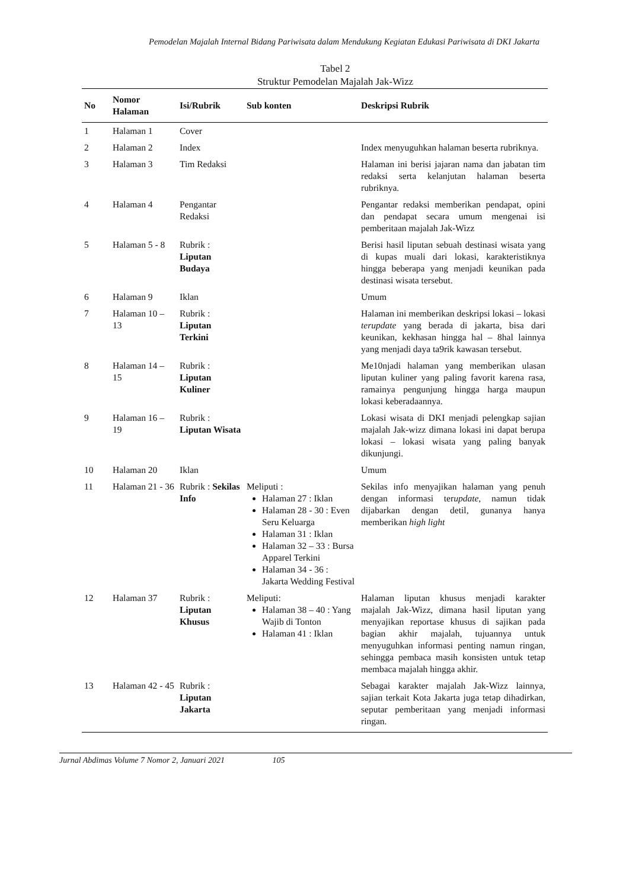Pemodelan Majalah Internal Bidang Pariwisata dalam Mendukung Kegiatan Edukasi Pariwisata di DKI Jakarta
Tabel 2
Struktur Pemodelan Majalah Jak-Wizz
| No | Nomor Halaman | Isi/Rubrik | Sub konten | Deskripsi Rubrik |
| --- | --- | --- | --- | --- |
| 1 | Halaman 1 | Cover | | |
| 2 | Halaman 2 | Index | | Index menyuguhkan halaman beserta rubriknya. |
| 3 | Halaman 3 | Tim Redaksi | | Halaman ini berisi jajaran nama dan jabatan tim redaksi serta kelanjutan halaman beserta rubriknya. |
| 4 | Halaman 4 | Pengantar Redaksi | | Pengantar redaksi memberikan pendapat, opini dan pendapat secara umum mengenai isi pemberitaan majalah Jak-Wizz |
| 5 | Halaman 5 - 8 | Rubrik : Liputan Budaya | | Berisi hasil liputan sebuah destinasi wisata yang di kupas muali dari lokasi, karakteristiknya hingga beberapa yang menjadi keunikan pada destinasi wisata tersebut. |
| 6 | Halaman 9 | Iklan | | Umum |
| 7 | Halaman 10 – 13 | Rubrik : Liputan Terkini | | Halaman ini memberikan deskripsi lokasi – lokasi terupdate yang berada di jakarta, bisa dari keunikan, kekhasan hingga hal – 8hal lainnya yang menjadi daya ta9rik kawasan tersebut. |
| 8 | Halaman 14 – 15 | Rubrik : Liputan Kuliner | | Me10njadi halaman yang memberikan ulasan liputan kuliner yang paling favorit karena rasa, ramainya pengunjung hingga harga maupun lokasi keberadaannya. |
| 9 | Halaman 16 – 19 | Rubrik : Liputan Wisata | | Lokasi wisata di DKI menjadi pelengkap sajian majalah Jak-wizz dimana lokasi ini dapat berupa lokasi – lokasi wisata yang paling banyak dikunjungi. |
| 10 | Halaman 20 | Iklan | | Umum |
| 11 | Halaman 21 - 36 | Rubrik : Sekilas Info | Meliputi : Halaman 27 : Iklan Halaman 28 - 30 : Even Seru Keluarga Halaman 31 : Iklan Halaman 32 – 33 : Bursa Apparel Terkini Halaman 34 - 36 : Jakarta Wedding Festival | Sekilas info menyajikan halaman yang penuh dengan informasi ter update , namun tidak dijabarkan dengan detil, gunanya hanya memberikan high light |
| 12 | Halaman 37 | Rubrik : Liputan Khusus | Meliputi: Halaman 38 – 40 : Yang Wajib di Tonton Halaman 41 : Iklan | Halaman liputan khusus menjadi karakter majalah Jak-Wizz, dimana hasil liputan yang menyajikan reportase khusus di sajikan pada bagian akhir majalah, tujuannya untuk menyuguhkan informasi penting namun ringan, sehingga pembaca masih konsisten untuk tetap membaca majalah hingga akhir. |
| 13 | Halaman 42 - 45 | Rubrik : Liputan Jakarta | | Sebagai karakter majalah Jak-Wizz lainnya, sajian terkait Kota Jakarta juga tetap dihadirkan, seputar pemberitaan yang menjadi informasi ringan. |
Jurnal Abdimas Volume 7 Nomor 2, Januari 2021 105